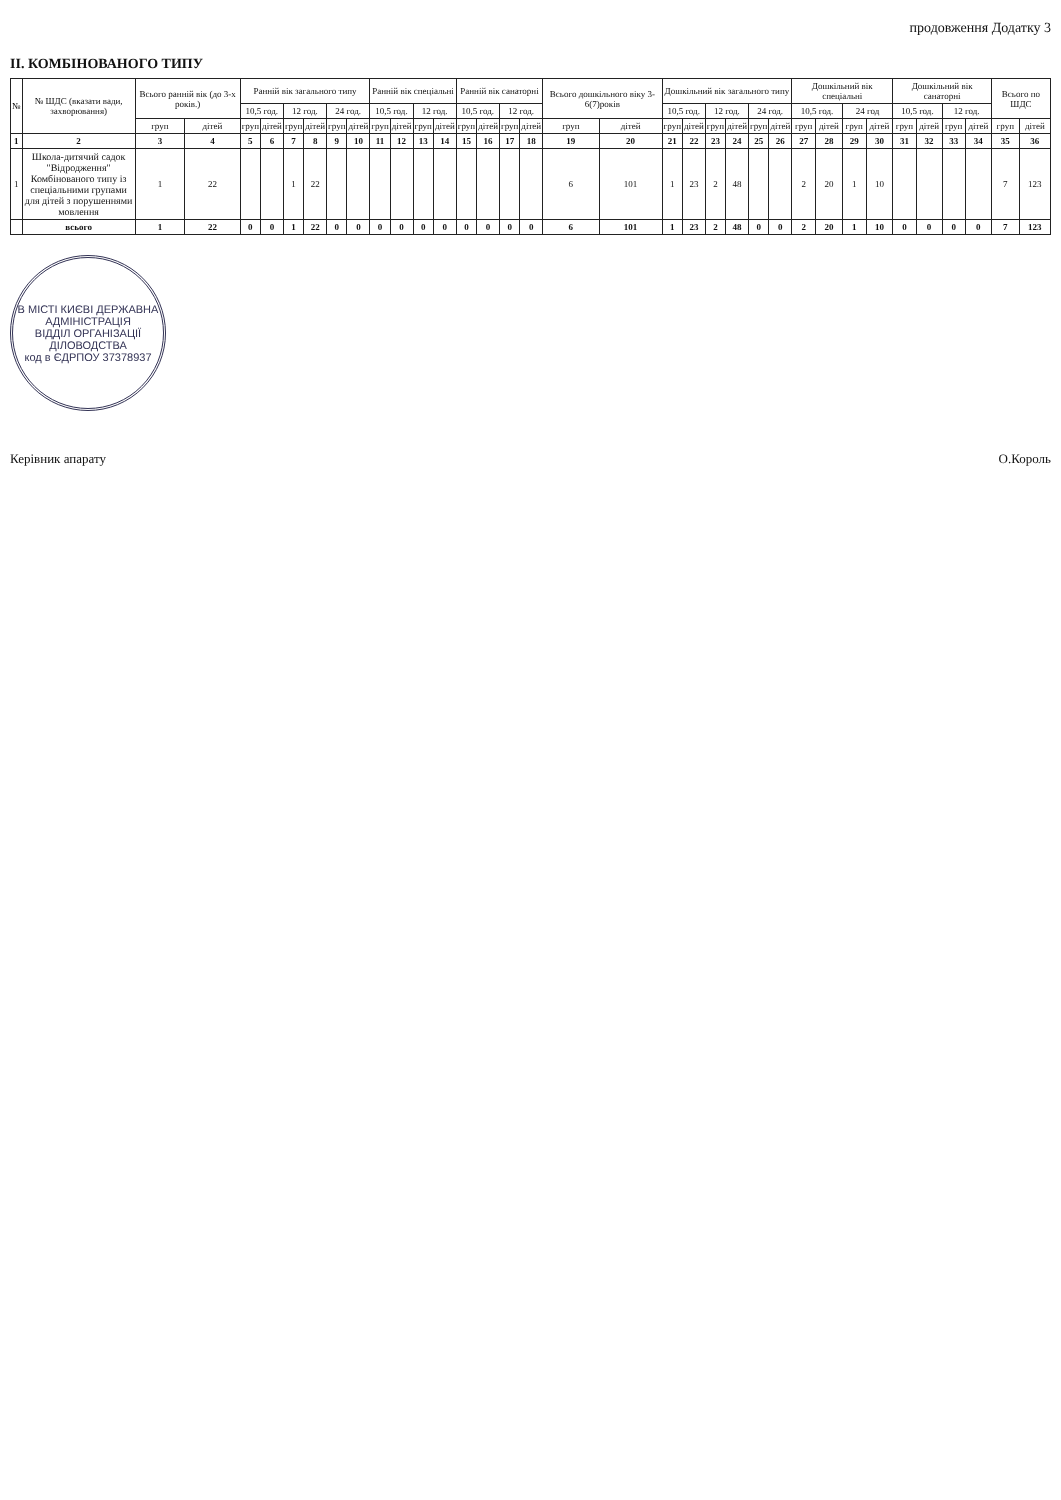продовження Додатку 3
II. КОМБІНОВАНОГО ТИПУ
| № | № ШДС (вказати вади, захворювання) | Всього ранній вік (до 3-х років.) | | Ранній вік загального типу | | | | | | Ранній вік спеціальні | | | | Ранній вік санаторні | | | | Всього дошкільного віку 3-6(7)років | | Дошкільний вік загального типу | | | | | | Дошкільний вік спеціальні | | | | Дошкільний вік санаторні | | | | Всього по ШДС | |
| --- | --- | --- | --- | --- | --- | --- | --- | --- | --- | --- | --- | --- | --- | --- | --- | --- | --- | --- | --- | --- | --- | --- | --- | --- | --- | --- | --- | --- | --- | --- | --- | --- | --- | --- | --- |
| | | | | 10,5 год. | | 12 год. | | 24 год. | | 10,5 год. | | 12 год. | | 10,5 год. | | 12 год. | | | | 10,5 год. | | 12 год. | | 24 год. | | 10,5 год. | | 24 год | | 10,5 год. | | 12 год. | | | |
| | | груп | дітей | груп | дітей | груп | дітей | груп | дітей | груп | дітей | груп | дітей | груп | дітей | груп | дітей | груп | дітей | груп | дітей | груп | дітей | груп | дітей | груп | дітей | груп | дітей | груп | дітей | груп | дітей | груп | дітей |
| 1 | 2 | 3 | 4 | 5 | 6 | 7 | 8 | 9 | 10 | 11 | 12 | 13 | 14 | 15 | 16 | 17 | 18 | 19 | 20 | 21 | 22 | 23 | 24 | 25 | 26 | 27 | 28 | 29 | 30 | 31 | 32 | 33 | 34 | 35 | 36 |
| 1 | Школа-дитячий садок "Відродження" Комбінованого типу із спеціальними групами для дітей з порушеннями мовлення | 1 | 22 | | | 1 | 22 | | | | | | | | | | | 6 | 101 | 1 | 23 | 2 | 48 | | | 2 | 20 | 1 | 10 | | | | | 7 | 123 |
| | всього | 1 | 22 | 0 | 0 | 1 | 22 | 0 | 0 | 0 | 0 | 0 | 0 | 0 | 0 | 0 | 0 | 6 | 101 | 1 | 23 | 2 | 48 | 0 | 0 | 2 | 20 | 1 | 10 | 0 | 0 | 0 | 0 | 7 | 123 |
В МІСТІ КИЄВІ ДЕРЖАВНА АДМІНІСТРАЦІЯ
ВІДДІЛ ОРГАНІЗАЦІЇ ДІЛОВОДСТВА
код в ЄДРПОУ 37378937
Керівник апарату О.Король